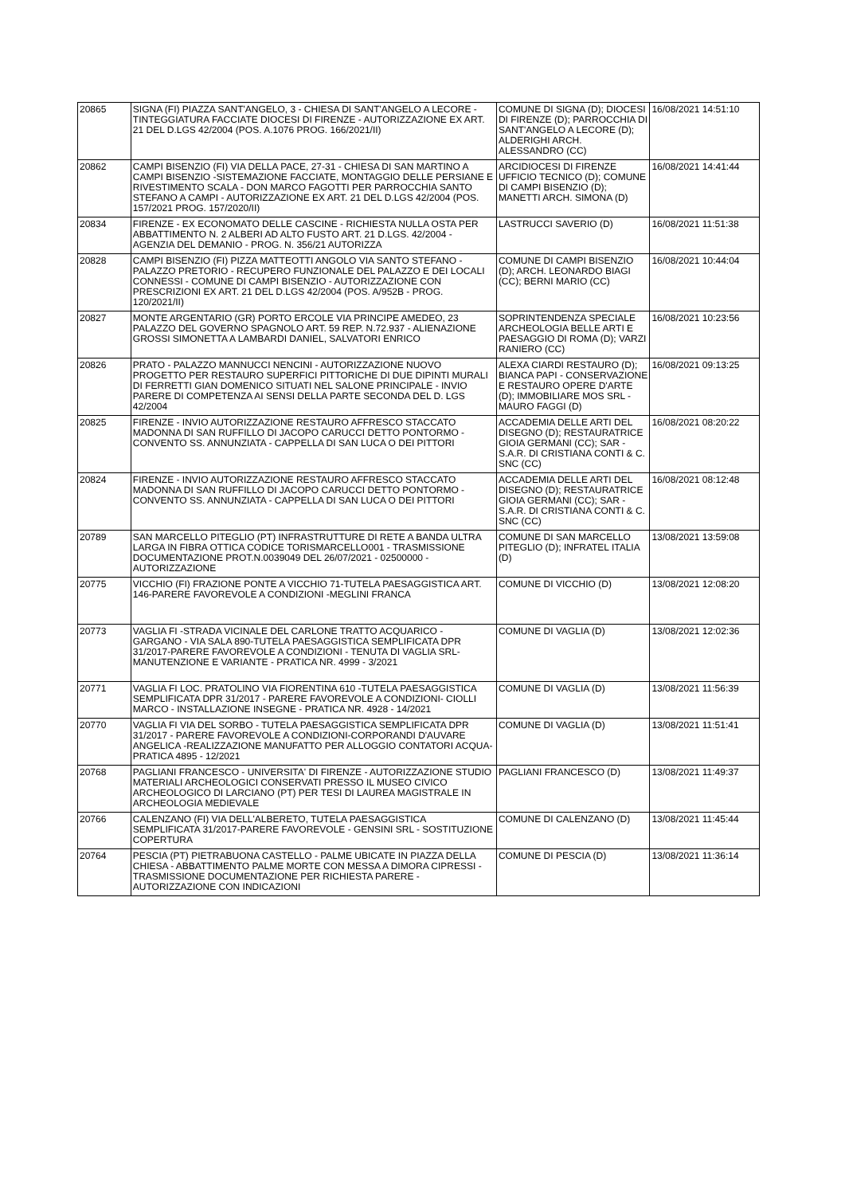| 20865 | SIGNA (FI) PIAZZA SANT'ANGELO, 3 - CHIESA DI SANT'ANGELO A LECORE - TINTEGGIATURA FACCIATE DIOCESI DI FIRENZE - AUTORIZZAZIONE EX ART. 21 DEL D.LGS 42/2004 (POS. A.1076 PROG. 166/2021/II) | COMUNE DI SIGNA (D); DIOCESI DI FIRENZE (D); PARROCCHIA DI SANT'ANGELO A LECORE (D); ALDERIGHI ARCH. ALESSANDRO (CC) | 16/08/2021 14:51:10 |
| 20862 | CAMPI BISENZIO (FI) VIA DELLA PACE, 27-31 - CHIESA DI SAN MARTINO A CAMPI BISENZIO -SISTEMAZIONE FACCIATE, MONTAGGIO DELLE PERSIANE E RIVESTIMENTO SCALA - DON MARCO FAGOTTI PER PARROCCHIA SANTO STEFANO A CAMPI - AUTORIZZAZIONE EX ART. 21 DEL D.LGS 42/2004 (POS. 157/2021 PROG. 157/2020/II) | ARCIDIOCESI DI FIRENZE UFFICIO TECNICO (D); COMUNE DI CAMPI BISENZIO (D); MANETTI ARCH. SIMONA (D) | 16/08/2021 14:41:44 |
| 20834 | FIRENZE - EX ECONOMATO DELLE CASCINE - RICHIESTA NULLA OSTA PER ABBATTIMENTO N. 2 ALBERI AD ALTO FUSTO ART. 21 D.LGS. 42/2004 - AGENZIA DEL DEMANIO - PROG. N. 356/21 AUTORIZZA | LASTRUCCI SAVERIO (D) | 16/08/2021 11:51:38 |
| 20828 | CAMPI BISENZIO (FI) PIZZA MATTEOTTI ANGOLO VIA SANTO STEFANO - PALAZZO PRETORIO - RECUPERO FUNZIONALE DEL PALAZZO E DEI LOCALI CONNESSI - COMUNE DI CAMPI BISENZIO - AUTORIZZAZIONE CON PRESCRIZIONI EX ART. 21 DEL D.LGS 42/2004 (POS. A/952B - PROG. 120/2021/II) | COMUNE DI CAMPI BISENZIO (D); ARCH. LEONARDO BIAGI (CC); BERNI MARIO (CC) | 16/08/2021 10:44:04 |
| 20827 | MONTE ARGENTARIO (GR) PORTO ERCOLE VIA PRINCIPE AMEDEO, 23 PALAZZO DEL GOVERNO SPAGNOLO ART. 59 REP. N.72.937 - ALIENAZIONE GROSSI SIMONETTA A LAMBARDI DANIEL, SALVATORI ENRICO | SOPRINTENDENZA SPECIALE ARCHEOLOGIA BELLE ARTI E PAESAGGIO DI ROMA (D); VARZI RANIERO (CC) | 16/08/2021 10:23:56 |
| 20826 | PRATO - PALAZZO MANNUCCI NENCINI - AUTORIZZAZIONE NUOVO PROGETTO PER RESTAURO SUPERFICI PITTORICHE DI DUE DIPINTI MURALI DI FERRETTI GIAN DOMENICO SITUATI NEL SALONE PRINCIPALE - INVIO PARERE DI COMPETENZA AI SENSI DELLA PARTE SECONDA DEL D. LGS 42/2004 | ALEXA CIARDI RESTAURO (D); BIANCA PAPI - CONSERVAZIONE E RESTAURO OPERE D'ARTE (D); IMMOBILIARE MOS SRL - MAURO FAGGI (D) | 16/08/2021 09:13:25 |
| 20825 | FIRENZE - INVIO AUTORIZZAZIONE RESTAURO AFFRESCO STACCATO MADONNA DI SAN RUFFILLO DI JACOPO CARUCCI DETTO PONTORMO - CONVENTO SS. ANNUNZIATA - CAPPELLA DI SAN LUCA O DEI PITTORI | ACCADEMIA DELLE ARTI DEL DISEGNO (D); RESTAURATRICE GIOIA GERMANI (CC); SAR - S.A.R. DI CRISTIANA CONTI & C. SNC (CC) | 16/08/2021 08:20:22 |
| 20824 | FIRENZE - INVIO AUTORIZZAZIONE RESTAURO AFFRESCO STACCATO MADONNA DI SAN RUFFILLO DI JACOPO CARUCCI DETTO PONTORMO - CONVENTO SS. ANNUNZIATA - CAPPELLA DI SAN LUCA O DEI PITTORI | ACCADEMIA DELLE ARTI DEL DISEGNO (D); RESTAURATRICE GIOIA GERMANI (CC); SAR - S.A.R. DI CRISTIANA CONTI & C. SNC (CC) | 16/08/2021 08:12:48 |
| 20789 | SAN MARCELLO PITEGLIO (PT) INFRASTRUTTURE DI RETE A BANDA ULTRA LARGA IN FIBRA OTTICA CODICE TORISMARCELLO001 - TRASMISSIONE DOCUMENTAZIONE PROT.N.0039049 DEL 26/07/2021 - 02500000 - AUTORIZZAZIONE | COMUNE DI SAN MARCELLO PITEGLIO (D); INFRATEL ITALIA (D) | 13/08/2021 13:59:08 |
| 20775 | VICCHIO (FI) FRAZIONE PONTE A VICCHIO 71-TUTELA PAESAGGISTICA ART. 146-PARERE FAVOREVOLE A CONDIZIONI -MEGLINI FRANCA | COMUNE DI VICCHIO (D) | 13/08/2021 12:08:20 |
| 20773 | VAGLIA FI -STRADA VICINALE DEL CARLONE TRATTO ACQUARICO - GARGANO - VIA SALA 890-TUTELA PAESAGGISTICA SEMPLIFICATA DPR 31/2017-PARERE FAVOREVOLE A CONDIZIONI - TENUTA DI VAGLIA SRL-MANUTENZIONE E VARIANTE - PRATICA NR. 4999 - 3/2021 | COMUNE DI VAGLIA (D) | 13/08/2021 12:02:36 |
| 20771 | VAGLIA FI LOC. PRATOLINO VIA FIORENTINA 610 -TUTELA PAESAGGISTICA SEMPLIFICATA DPR 31/2017 - PARERE FAVOREVOLE A CONDIZIONI- CIOLLI MARCO - INSTALLAZIONE INSEGNE - PRATICA NR. 4928 - 14/2021 | COMUNE DI VAGLIA (D) | 13/08/2021 11:56:39 |
| 20770 | VAGLIA FI VIA DEL SORBO - TUTELA PAESAGGISTICA SEMPLIFICATA DPR 31/2017 - PARERE FAVOREVOLE A CONDIZIONI-CORPORANDI D'AUVARE ANGELICA -REALIZZAZIONE MANUFATTO PER ALLOGGIO CONTATORI ACQUA- PRATICA 4895 - 12/2021 | COMUNE DI VAGLIA (D) | 13/08/2021 11:51:41 |
| 20768 | PAGLIANI FRANCESCO - UNIVERSITA' DI FIRENZE - AUTORIZZAZIONE STUDIO MATERIALI ARCHEOLOGICI CONSERVATI PRESSO IL MUSEO CIVICO ARCHEOLOGICO DI LARCIANO (PT) PER TESI DI LAUREA MAGISTRALE IN ARCHEOLOGIA MEDIEVALE | PAGLIANI FRANCESCO (D) | 13/08/2021 11:49:37 |
| 20766 | CALENZANO (FI) VIA DELL'ALBERETO, TUTELA PAESAGGISTICA SEMPLIFICATA 31/2017-PARERE FAVOREVOLE - GENSINI SRL - SOSTITUZIONE COPERTURA | COMUNE DI CALENZANO (D) | 13/08/2021 11:45:44 |
| 20764 | PESCIA (PT) PIETRABUONA CASTELLO - PALME UBICATE IN PIAZZA DELLA CHIESA - ABBATTIMENTO PALME MORTE CON MESSA A DIMORA CIPRESSI - TRASMISSIONE DOCUMENTAZIONE PER RICHIESTA PARERE - AUTORIZZAZIONE CON INDICAZIONI | COMUNE DI PESCIA (D) | 13/08/2021 11:36:14 |